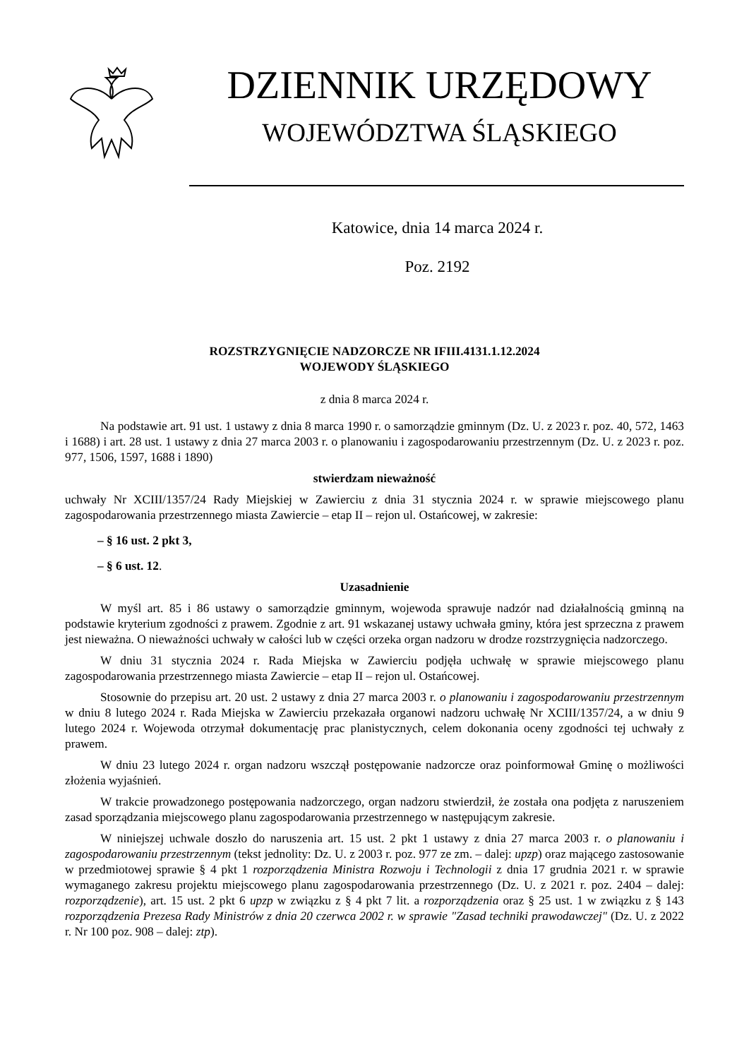DZIENNIK URZĘDOWY
WOJEWÓDZTWA ŚLĄSKIEGO
Katowice, dnia 14 marca 2024 r.
Poz. 2192
ROZSTRZYGNIĘCIE NADZORCZE NR IFIII.4131.1.12.2024
WOJEWODY ŚLĄSKIEGO
z dnia 8 marca 2024 r.
Na podstawie art. 91 ust. 1 ustawy z dnia 8 marca 1990 r. o samorządzie gminnym (Dz. U. z 2023 r. poz. 40, 572, 1463 i 1688) i art. 28 ust. 1 ustawy z dnia 27 marca 2003 r. o planowaniu i zagospodarowaniu przestrzennym (Dz. U. z 2023 r. poz. 977, 1506, 1597, 1688 i 1890)
stwierdzam nieważność
uchwały Nr XCIII/1357/24 Rady Miejskiej w Zawierciu z dnia 31 stycznia 2024 r. w sprawie miejscowego planu zagospodarowania przestrzennego miasta Zawiercie – etap II – rejon ul. Ostańcowej, w zakresie:
– § 16 ust. 2 pkt 3,
– § 6 ust. 12.
Uzasadnienie
W myśl art. 85 i 86 ustawy o samorządzie gminnym, wojewoda sprawuje nadzór nad działalnością gminną na podstawie kryterium zgodności z prawem. Zgodnie z art. 91 wskazanej ustawy uchwała gminy, która jest sprzeczna z prawem jest nieważna. O nieważności uchwały w całości lub w części orzeka organ nadzoru w drodze rozstrzygnięcia nadzorczego.
W dniu 31 stycznia 2024 r. Rada Miejska w Zawierciu podjęła uchwałę w sprawie miejscowego planu zagospodarowania przestrzennego miasta Zawiercie – etap II – rejon ul. Ostańcowej.
Stosownie do przepisu art. 20 ust. 2 ustawy z dnia 27 marca 2003 r. o planowaniu i zagospodarowaniu przestrzennym w dniu 8 lutego 2024 r. Rada Miejska w Zawierciu przekazała organowi nadzoru uchwałę Nr XCIII/1357/24, a w dniu 9 lutego 2024 r. Wojewoda otrzymał dokumentację prac planistycznych, celem dokonania oceny zgodności tej uchwały z prawem.
W dniu 23 lutego 2024 r. organ nadzoru wszczął postępowanie nadzorcze oraz poinformował Gminę o możliwości złożenia wyjaśnień.
W trakcie prowadzonego postępowania nadzorczego, organ nadzoru stwierdził, że została ona podjęta z naruszeniem zasad sporządzania miejscowego planu zagospodarowania przestrzennego w następującym zakresie.
W niniejszej uchwale doszło do naruszenia art. 15 ust. 2 pkt 1 ustawy z dnia 27 marca 2003 r. o planowaniu i zagospodarowaniu przestrzennym (tekst jednolity: Dz. U. z 2003 r. poz. 977 ze zm. – dalej: upzp) oraz mającego zastosowanie w przedmiotowej sprawie § 4 pkt 1 rozporządzenia Ministra Rozwoju i Technologii z dnia 17 grudnia 2021 r. w sprawie wymaganego zakresu projektu miejscowego planu zagospodarowania przestrzennego (Dz. U. z 2021 r. poz. 2404 – dalej: rozporządzenie), art. 15 ust. 2 pkt 6 upzp w związku z § 4 pkt 7 lit. a rozporządzenia oraz § 25 ust. 1 w związku z § 143 rozporządzenia Prezesa Rady Ministrów z dnia 20 czerwca 2002 r. w sprawie "Zasad techniki prawodawczej" (Dz. U. z 2022 r. Nr 100 poz. 908 – dalej: ztp).